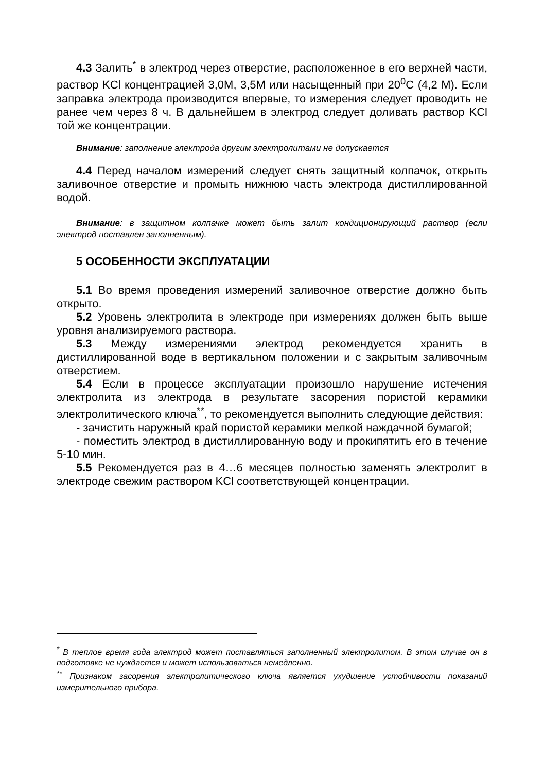4.3 Залить<sup>*</sup> в электрод через отверстие, расположенное в его верхней части, раствор KCl концентрацией 3,0М, 3,5М или насыщенный при 20<sup>0</sup>С (4,2 М). Если заправка электрода производится впервые, то измерения следует проводить не ранее чем через 8 ч. В дальнейшем в электрод следует доливать раствор KCl той же концентрации.
Внимание: заполнение электрода другим электролитами не допускается
4.4 Перед началом измерений следует снять защитный колпачок, открыть заливочное отверстие и промыть нижнюю часть электрода дистиллированной водой.
Внимание: в защитном колпачке может быть залит кондиционирующий раствор (если электрод поставлен заполненным).
5 ОСОБЕННОСТИ ЭКСПЛУАТАЦИИ
5.1 Во время проведения измерений заливочное отверстие должно быть открыто.
5.2 Уровень электролита в электроде при измерениях должен быть выше уровня анализируемого раствора.
5.3 Между измерениями электрод рекомендуется хранить в дистиллированной воде в вертикальном положении и с закрытым заливочным отверстием.
5.4 Если в процессе эксплуатации произошло нарушение истечения электролита из электрода в результате засорения пористой керамики электролитического ключа<sup>**</sup>, то рекомендуется выполнить следующие действия:
- зачистить наружный край пористой керамики мелкой наждачной бумагой;
- поместить электрод в дистиллированную воду и прокипятить его в течение 5-10 мин.
5.5 Рекомендуется раз в 4…6 месяцев полностью заменять электролит в электроде свежим раствором KCl соответствующей концентрации.
<sup>*</sup> В теплое время года электрод может поставляться заполненный электролитом. В этом случае он в подготовке не нуждается и может использоваться немедленно.
<sup>**</sup> Признаком засорения электролитического ключа является ухудшение устойчивости показаний измерительного прибора.